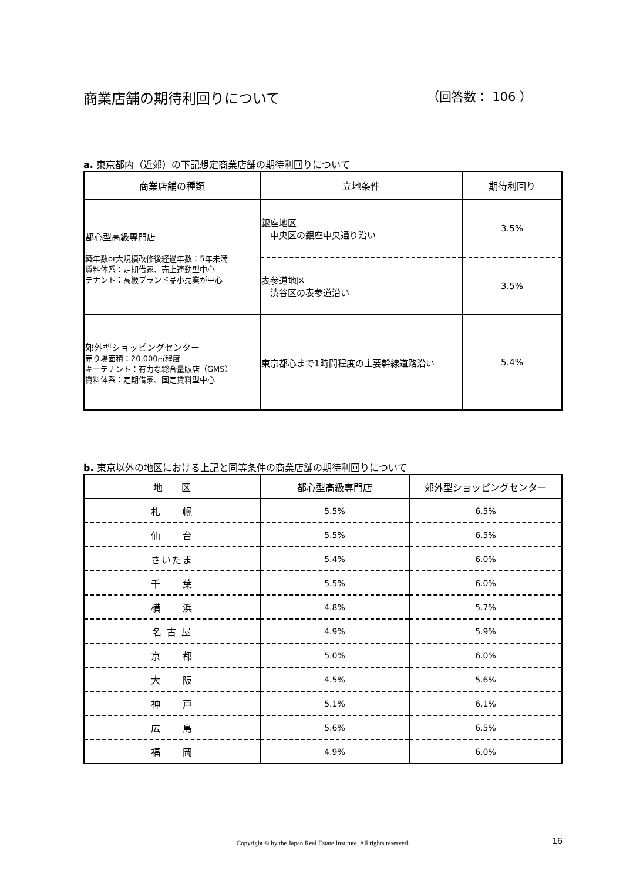商業店舗の期待利回りについて （回答数： 106 ）
a. 東京都内（近郊）の下記想定商業店舗の期待利回りについて
| 商業店舗の種類 | 立地条件 | 期待利回り |
| --- | --- | --- |
| 都心型高級専門店 築年数or大規模改修後経過年数：5年未満 賃料体系：定期借家、売上連動型中心 テナント：高級ブランド品小売業が中心 | 銀座地区 中央区の銀座中央通り沿い | 3.5% |
| | 表参道地区 渋谷区の表参道沿い | 3.5% |
| 郊外型ショッピングセンター 売り場面積：20,000㎡程度 キーテナント：有力な総合量販店（GMS） 賃料体系：定期借家、固定賃料型中心 | 東京都心まで1時間程度の主要幹線道路沿い | 5.4% |
b. 東京以外の地区における上記と同等条件の商業店舗の期待利回りについて
| 地 区 | 都心型高級専門店 | 郊外型ショッピングセンター |
| --- | --- | --- |
| 札 幌 | 5.5% | 6.5% |
| 仙 台 | 5.5% | 6.5% |
| さいたま | 5.4% | 6.0% |
| 千 葉 | 5.5% | 6.0% |
| 横 浜 | 4.8% | 5.7% |
| 名 古 屋 | 4.9% | 5.9% |
| 京 都 | 5.0% | 6.0% |
| 大 阪 | 4.5% | 5.6% |
| 神 戸 | 5.1% | 6.1% |
| 広 島 | 5.6% | 6.5% |
| 福 岡 | 4.9% | 6.0% |
Copyright © by the Japan Real Estate Institute. All rights reserved. 16